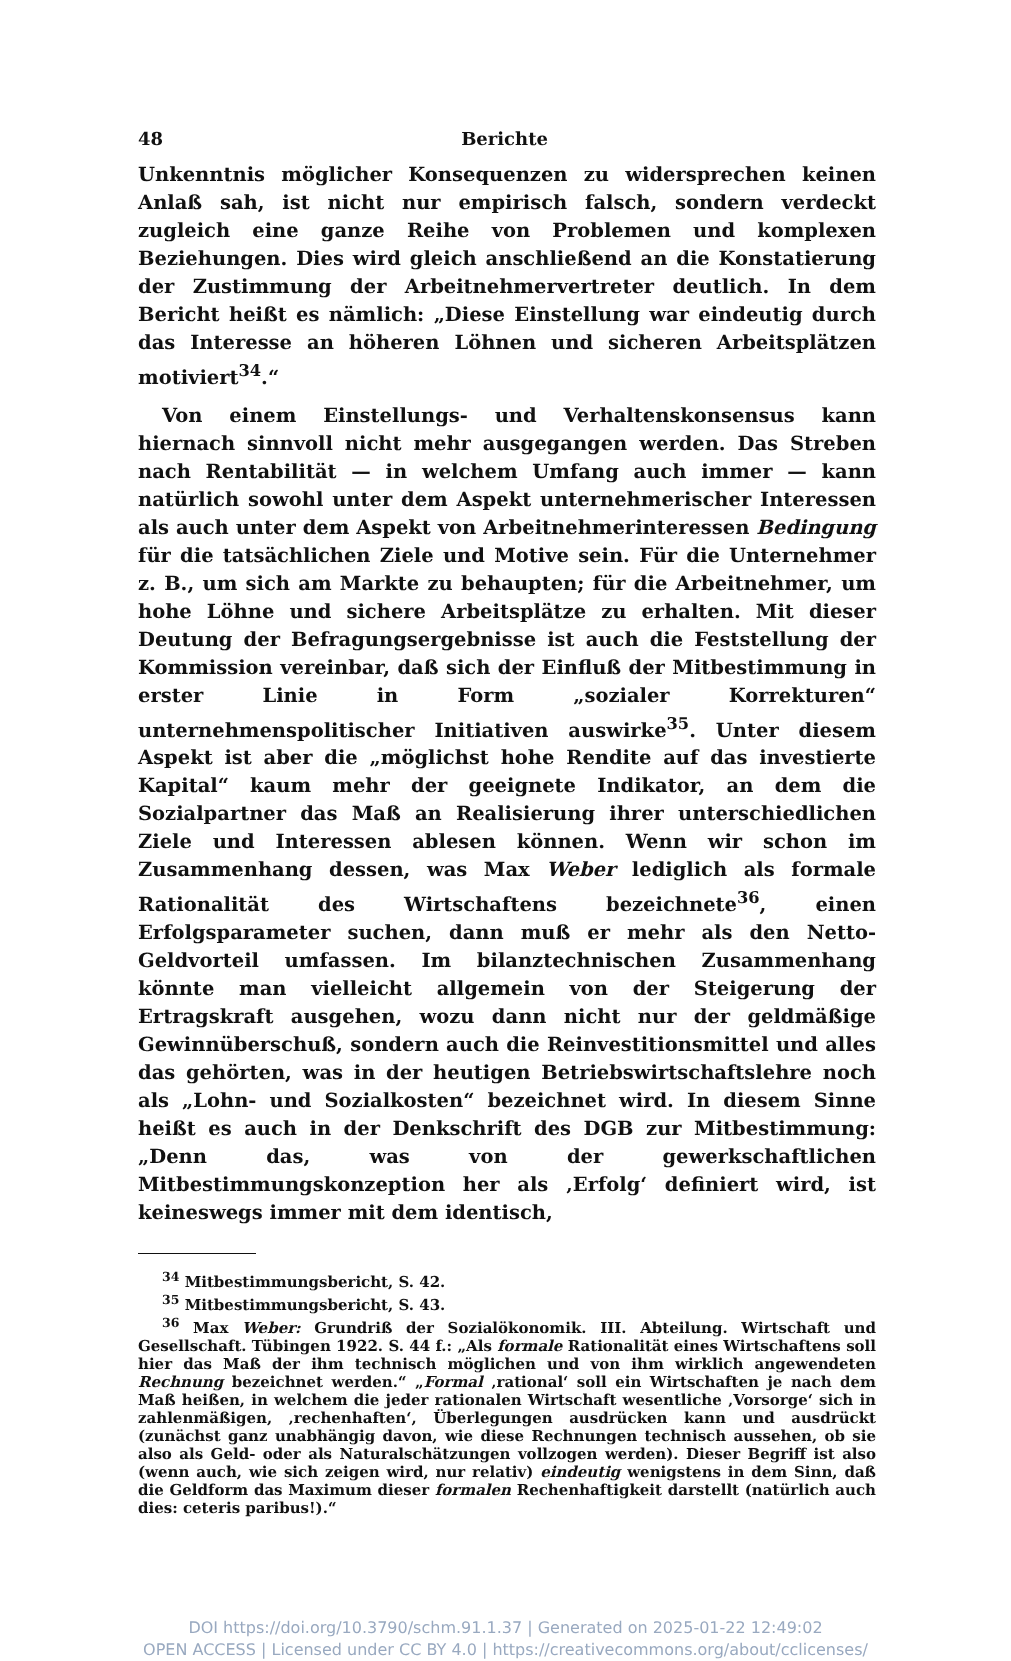48 Berichte
Unkenntnis möglicher Konsequenzen zu widersprechen keinen Anlaß sah, ist nicht nur empirisch falsch, sondern verdeckt zugleich eine ganze Reihe von Problemen und komplexen Beziehungen. Dies wird gleich anschließend an die Konstatierung der Zustimmung der Arbeitnehmervertreter deutlich. In dem Bericht heißt es nämlich: „Diese Einstellung war eindeutig durch das Interesse an höheren Löhnen und sicheren Arbeitsplätzen motiviert<sup>34</sup>.“
Von einem Einstellungs- und Verhaltenskonsensus kann hiernach sinnvoll nicht mehr ausgegangen werden. Das Streben nach Rentabilität — in welchem Umfang auch immer — kann natürlich sowohl unter dem Aspekt unternehmerischer Interessen als auch unter dem Aspekt von Arbeitnehmerinteressen Bedingung für die tatsächlichen Ziele und Motive sein. Für die Unternehmer z. B., um sich am Markte zu behaupten; für die Arbeitnehmer, um hohe Löhne und sichere Arbeitsplätze zu erhalten. Mit dieser Deutung der Befragungsergebnisse ist auch die Feststellung der Kommission vereinbar, daß sich der Einfluß der Mitbestimmung in erster Linie in Form „sozialer Korrekturen“ unternehmenspolitischer Initiativen auswirke<sup>35</sup>. Unter diesem Aspekt ist aber die „möglichst hohe Rendite auf das investierte Kapital“ kaum mehr der geeignete Indikator, an dem die Sozialpartner das Maß an Realisierung ihrer unterschiedlichen Ziele und Interessen ablesen können. Wenn wir schon im Zusammenhang dessen, was Max Weber lediglich als formale Rationalität des Wirtschaftens bezeichnete<sup>36</sup>, einen Erfolgsparameter suchen, dann muß er mehr als den Netto-Geldvorteil umfassen. Im bilanztechnischen Zusammenhang könnte man vielleicht allgemein von der Steigerung der Ertragskraft ausgehen, wozu dann nicht nur der geldmäßige Gewinnüberschuß, sondern auch die Reinvestitionsmittel und alles das gehörten, was in der heutigen Betriebswirtschaftslehre noch als „Lohn- und Sozialkosten“ bezeichnet wird. In diesem Sinne heißt es auch in der Denkschrift des DGB zur Mitbestimmung: „Denn das, was von der gewerkschaftlichen Mitbestimmungskonzeption her als ‚Erfolg‘ definiert wird, ist keineswegs immer mit dem identisch,
<sup>34</sup> Mitbestimmungsbericht, S. 42.
<sup>35</sup> Mitbestimmungsbericht, S. 43.
<sup>36</sup> Max Weber: Grundriß der Sozialökonomik. III. Abteilung. Wirtschaft und Gesellschaft. Tübingen 1922. S. 44 f.: „Als formale Rationalität eines Wirtschaftens soll hier das Maß der ihm technisch möglichen und von ihm wirklich angewendeten Rechnung bezeichnet werden.“ „Formal ‚rational‘ soll ein Wirtschaften je nach dem Maß heißen, in welchem die jeder rationalen Wirtschaft wesentliche ‚Vorsorge‘ sich in zahlenmäßigen, ‚rechenhaften‘, Überlegungen ausdrücken kann und ausdrückt (zunächst ganz unabhängig davon, wie diese Rechnungen technisch aussehen, ob sie also als Geld- oder als Naturalschätzungen vollzogen werden). Dieser Begriff ist also (wenn auch, wie sich zeigen wird, nur relativ) eindeutig wenigstens in dem Sinn, daß die Geldform das Maximum dieser formalen Rechenhaftigkeit darstellt (natürlich auch dies: ceteris paribus!).“
DOI https://doi.org/10.3790/schm.91.1.37 | Generated on 2025-01-22 12:49:02
OPEN ACCESS | Licensed under CC BY 4.0 | https://creativecommons.org/about/cclicenses/